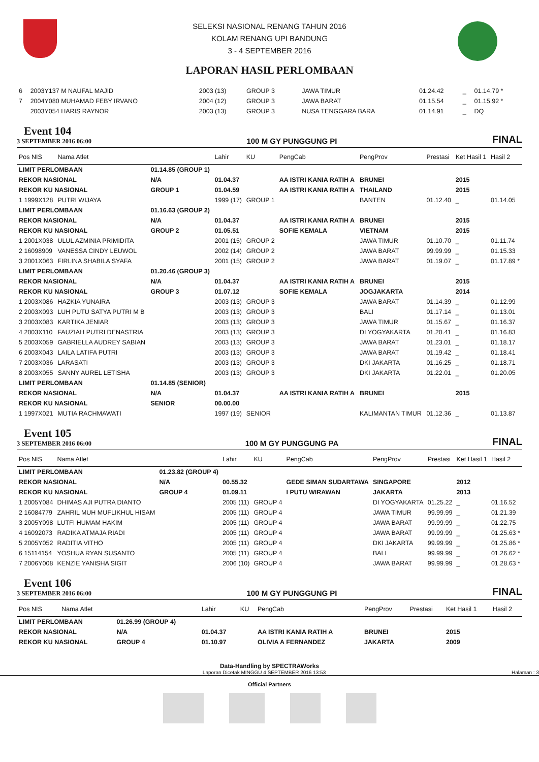SELEKSI NASIONAL RENANG TAHUN 2016
KOLAM RENANG UPI BANDUNG
3 - 4 SEPTEMBER 2016
LAPORAN HASIL PERLOMBAAN
| 6 | 2003Y137 M NAUFAL MAJID | 2003 (13) | GROUP 3 | | JAWA TIMUR | 01.24.42 | _ | 01.14.79 * |
| 7 | 2004Y080 MUHAMAD FEBY IRVANO | 2004 (12) | GROUP 3 | | JAWA BARAT | 01.15.54 | _ | 01.15.92 * |
| | 2003Y054 HARIS RAYNOR | 2003 (13) | GROUP 3 | | NUSA TENGGARA BARA | 01.14.91 | _ | DQ |
Event 104
3 SEPTEMBER 2016 06:00
100 M GY PUNGGUNG PI
FINAL
| Pos NIS | Nama Atlet | | Lahir | KU | PengCab | PengProv | Prestasi | Ket Hasil 1 | Hasil 2 |
| --- | --- | --- | --- | --- | --- | --- | --- | --- | --- |
| LIMIT PERLOMBAAN | | 01.14.85 (GROUP 1) | | | | | | | |
| REKOR NASIONAL | | N/A | 01.04.37 | | AA ISTRI KANIA RATIH A | BRUNEI | | 2015 | |
| REKOR KU NASIONAL | | GROUP 1 | 01.04.59 | | AA ISTRI KANIA RATIH A | THAILAND | | 2015 | |
| 1 1999X128 | PUTRI WIJAYA | | 1999 (17) | GROUP 1 | | BANTEN | 01.12.40 | _ | 01.14.05 |
| LIMIT PERLOMBAAN | | 01.16.63 (GROUP 2) | | | | | | | |
| REKOR NASIONAL | | N/A | 01.04.37 | | AA ISTRI KANIA RATIH A | BRUNEI | | 2015 | |
| REKOR KU NASIONAL | | GROUP 2 | 01.05.51 | | SOFIE KEMALA | VIETNAM | | 2015 | |
| 1 2001X038 | ULUL AZMINIA PRIMIDITA | | 2001 (15) | GROUP 2 | | JAWA TIMUR | 01.10.70 | _ | 01.11.74 |
| 2 16098909 | VANESSA CINDY LEUWOL | | 2002 (14) | GROUP 2 | | JAWA BARAT | 99.99.99 | _ | 01.15.33 |
| 3 2001X063 | FIRLINA SHABILA SYAFA | | 2001 (15) | GROUP 2 | | JAWA BARAT | 01.19.07 | _ | 01.17.89 * |
| LIMIT PERLOMBAAN | | 01.20.46 (GROUP 3) | | | | | | | |
| REKOR NASIONAL | | N/A | 01.04.37 | | AA ISTRI KANIA RATIH A | BRUNEI | | 2015 | |
| REKOR KU NASIONAL | | GROUP 3 | 01.07.12 | | SOFIE KEMALA | JOGJAKARTA | | 2014 | |
| 1 2003X086 | HAZKIA YUNAIRA | | 2003 (13) | GROUP 3 | | JAWA BARAT | 01.14.39 | _ | 01.12.99 |
| 2 2003X093 | LUH PUTU SATYA PUTRI M B | | 2003 (13) | GROUP 3 | | BALI | 01.17.14 | _ | 01.13.01 |
| 3 2003X083 | KARTIKA JENIAR | | 2003 (13) | GROUP 3 | | JAWA TIMUR | 01.15.67 | _ | 01.16.37 |
| 4 2003X110 | FAUZIAH PUTRI DENASTRIA | | 2003 (13) | GROUP 3 | | DI YOGYAKARTA | 01.20.41 | _ | 01.16.83 |
| 5 2003X059 | GABRIELLA AUDREY SABIAN | | 2003 (13) | GROUP 3 | | JAWA BARAT | 01.23.01 | _ | 01.18.17 |
| 6 2003X043 | LAILA LATIFA PUTRI | | 2003 (13) | GROUP 3 | | JAWA BARAT | 01.19.42 | _ | 01.18.41 |
| 7 2003X036 | LARASATI | | 2003 (13) | GROUP 3 | | DKI JAKARTA | 01.16.25 | _ | 01.18.71 |
| 8 2003X055 | SANNY AUREL LETISHA | | 2003 (13) | GROUP 3 | | DKI JAKARTA | 01.22.01 | _ | 01.20.05 |
| LIMIT PERLOMBAAN | | 01.14.85 (SENIOR) | | | | | | | |
| REKOR NASIONAL | | N/A | 01.04.37 | | AA ISTRI KANIA RATIH A | BRUNEI | | 2015 | |
| REKOR KU NASIONAL | | SENIOR | 00.00.00 | | | | | | |
| 1 1997X021 | MUTIA RACHMAWATI | | 1997 (19) | SENIOR | | KALIMANTAN TIMUR | 01.12.36 | _ | 01.13.87 |
Event 105
3 SEPTEMBER 2016 06:00
100 M GY PUNGGUNG PA
FINAL
| Pos NIS | Nama Atlet | | Lahir | KU | PengCab | PengProv | Prestasi | Ket Hasil 1 | Hasil 2 |
| --- | --- | --- | --- | --- | --- | --- | --- | --- | --- |
| LIMIT PERLOMBAAN | | 01.23.82 (GROUP 4) | | | | | | | |
| REKOR NASIONAL | | N/A | 00.55.32 | | GEDE SIMAN SUDARTAWA | SINGAPORE | | 2012 | |
| REKOR KU NASIONAL | | GROUP 4 | 01.09.11 | | I PUTU WIRAWAN | JAKARTA | | 2013 | |
| 1 2005Y084 | DHIMAS AJI PUTRA DIANTO | | 2005 (11) | GROUP 4 | | DI YOGYAKARTA | 01.25.22 | _ | 01.16.52 |
| 2 16084779 | ZAHRIL MUH MUFLIKHUL HISAM | | 2005 (11) | GROUP 4 | | JAWA TIMUR | 99.99.99 | _ | 01.21.39 |
| 3 2005Y098 | LUTFI HUMAM HAKIM | | 2005 (11) | GROUP 4 | | JAWA BARAT | 99.99.99 | _ | 01.22.75 |
| 4 16092073 | RADIKA ATMAJA RIADI | | 2005 (11) | GROUP 4 | | JAWA BARAT | 99.99.99 | _ | 01.25.63 * |
| 5 2005Y052 | RADITIA VITHO | | 2005 (11) | GROUP 4 | | DKI JAKARTA | 99.99.99 | _ | 01.25.86 * |
| 6 15114154 | YOSHUA RYAN SUSANTO | | 2005 (11) | GROUP 4 | | BALI | 99.99.99 | _ | 01.26.62 * |
| 7 2006Y008 | KENZIE YANISHA SIGIT | | 2006 (10) | GROUP 4 | | JAWA BARAT | 99.99.99 | _ | 01.28.63 * |
Event 106
3 SEPTEMBER 2016 06:00
100 M GY PUNGGUNG PI
FINAL
| Pos NIS | Nama Atlet | | Lahir | KU | PengCab | PengProv | Prestasi | Ket Hasil 1 | Hasil 2 |
| --- | --- | --- | --- | --- | --- | --- | --- | --- | --- |
| LIMIT PERLOMBAAN | | 01.26.99 (GROUP 4) | | | | | | | |
| REKOR NASIONAL | | N/A | 01.04.37 | | AA ISTRI KANIA RATIH A | BRUNEI | | 2015 | |
| REKOR KU NASIONAL | | GROUP 4 | 01.10.97 | | OLIVIA A FERNANDEZ | JAKARTA | | 2009 | |
Data-Handling by SPECTRAWorks
Laporan Dicetak MINGGU 4 SEPTEMBER 2016 13:53 Halaman : 3
Official Partners